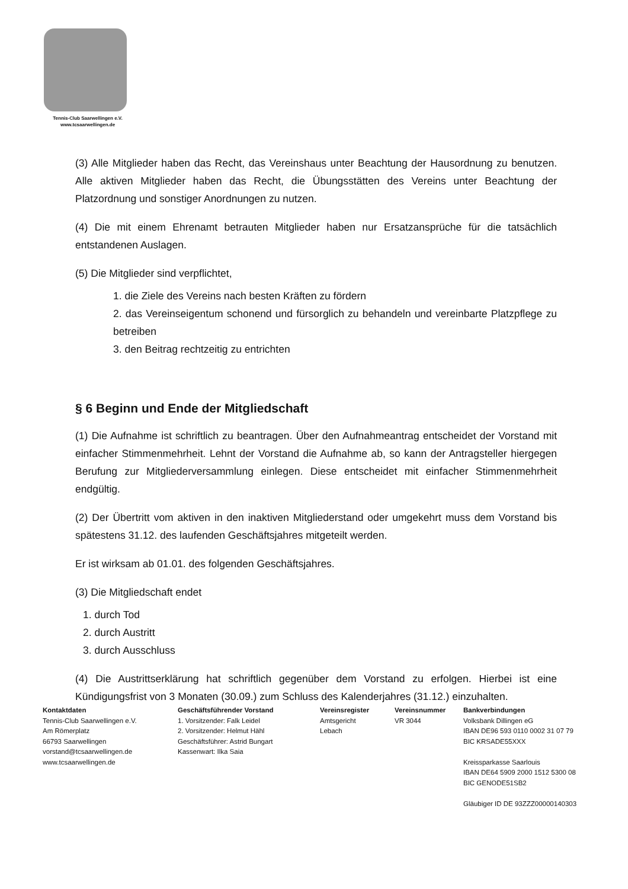Tennis-Club Saarwellingen e.V.
www.tcsaarwellingen.de
(3) Alle Mitglieder haben das Recht, das Vereinshaus unter Beachtung der Hausordnung zu benutzen. Alle aktiven Mitglieder haben das Recht, die Übungsstätten des Vereins unter Beachtung der Platzordnung und sonstiger Anordnungen zu nutzen.
(4) Die mit einem Ehrenamt betrauten Mitglieder haben nur Ersatzansprüche für die tatsächlich entstandenen Auslagen.
(5) Die Mitglieder sind verpflichtet,
1. die Ziele des Vereins nach besten Kräften zu fördern
2. das Vereinseigentum schonend und fürsorglich zu behandeln und vereinbarte Platzpflege zu betreiben
3. den Beitrag rechtzeitig zu entrichten
§ 6 Beginn und Ende der Mitgliedschaft
(1) Die Aufnahme ist schriftlich zu beantragen. Über den Aufnahmeantrag entscheidet der Vorstand mit einfacher Stimmenmehrheit. Lehnt der Vorstand die Aufnahme ab, so kann der Antragsteller hiergegen Berufung zur Mitgliederversammlung einlegen. Diese entscheidet mit einfacher Stimmenmehrheit endgültig.
(2) Der Übertritt vom aktiven in den inaktiven Mitgliederstand oder umgekehrt muss dem Vorstand bis spätestens 31.12. des laufenden Geschäftsjahres mitgeteilt werden.
Er ist wirksam ab 01.01. des folgenden Geschäftsjahres.
(3) Die Mitgliedschaft endet
1. durch Tod
2. durch Austritt
3. durch Ausschluss
(4) Die Austrittserklärung hat schriftlich gegenüber dem Vorstand zu erfolgen. Hierbei ist eine Kündigungsfrist von 3 Monaten (30.09.) zum Schluss des Kalenderjahres (31.12.) einzuhalten.
Kontaktdaten
Tennis-Club Saarwellingen e.V.
Am Römerplatz
66793 Saarwellingen
vorstand@tcsaarwellingen.de
www.tcsaarwellingen.de
Geschäftsführender Vorstand
1. Vorsitzender: Falk Leidel
2. Vorsitzender: Helmut Hähl
Geschäftsführer: Astrid Bungart
Kassenwart: Ilka Saia
Vereinsregister
Amtsgericht
Lebach
Vereinsnummer
VR 3044
Bankverbindungen
Volksbank Dillingen eG
IBAN DE96 593 0110 0002 31 07 79
BIC KRSADE55XXX
Kreissparkasse Saarlouis
IBAN DE64 5909 2000 1512 5300 08
BIC GENODE51SB2
Gläubiger ID DE 93ZZZ00000140303